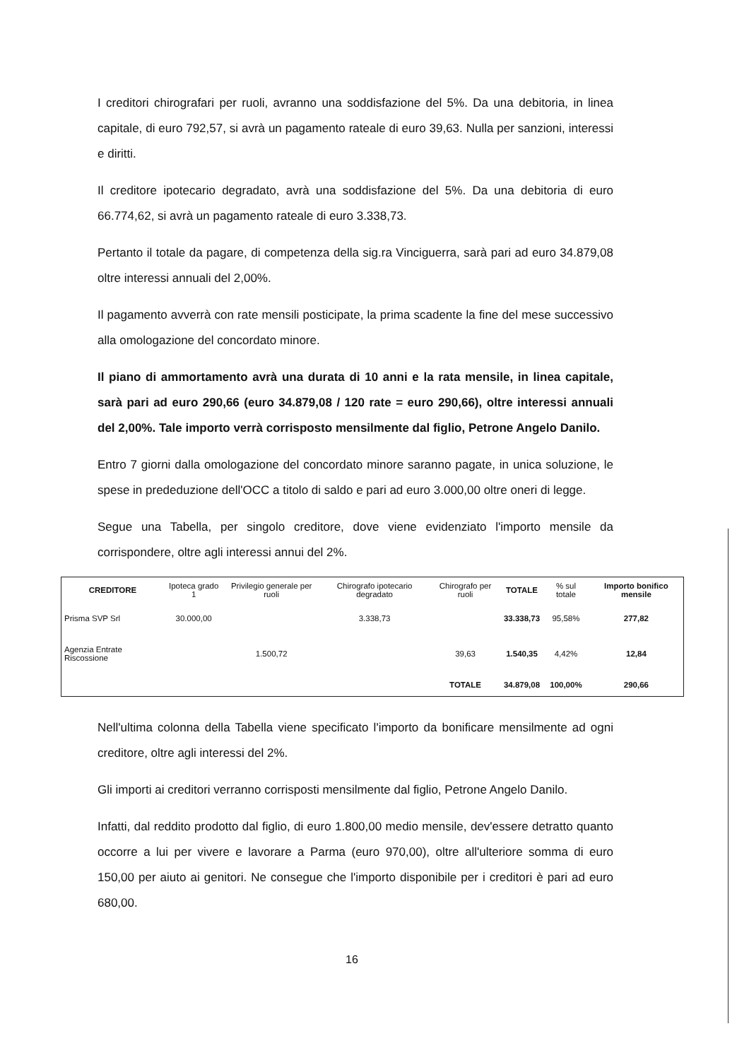I creditori chirografari per ruoli, avranno una soddisfazione del 5%. Da una debitoria, in linea capitale, di euro 792,57, si avrà un pagamento rateale di euro 39,63. Nulla per sanzioni, interessi e diritti.
Il creditore ipotecario degradato, avrà una soddisfazione del 5%. Da una debitoria di euro 66.774,62, si avrà un pagamento rateale di euro 3.338,73.
Pertanto il totale da pagare, di competenza della sig.ra Vinciguerra, sarà pari ad euro 34.879,08 oltre interessi annuali del 2,00%.
Il pagamento avverrà con rate mensili posticipate, la prima scadente la fine del mese successivo alla omologazione del concordato minore.
Il piano di ammortamento avrà una durata di 10 anni e la rata mensile, in linea capitale, sarà pari ad euro 290,66 (euro 34.879,08 / 120 rate = euro 290,66), oltre interessi annuali del 2,00%. Tale importo verrà corrisposto mensilmente dal figlio, Petrone Angelo Danilo.
Entro 7 giorni dalla omologazione del concordato minore saranno pagate, in unica soluzione, le spese in prededuzione dell'OCC a titolo di saldo e pari ad euro 3.000,00 oltre oneri di legge.
Segue una Tabella, per singolo creditore, dove viene evidenziato l'importo mensile da corrispondere, oltre agli interessi annui del 2%.
| CREDITORE | Ipoteca grado 1 | Privilegio generale per ruoli | Chirografo ipotecario degradato | Chirografo per ruoli | TOTALE | % sul totale | Importo bonifico mensile |
| --- | --- | --- | --- | --- | --- | --- | --- |
| Prisma SVP Srl | 30.000,00 | | 3.338,73 | | 33.338,73 | 95,58% | 277,82 |
| Agenzia Entrate Riscossione | | 1.500,72 | | 39,63 | 1.540,35 | 4,42% | 12,84 |
| | | | | TOTALE | 34.879,08 | 100,00% | 290,66 |
Nell'ultima colonna della Tabella viene specificato l'importo da bonificare mensilmente ad ogni creditore, oltre agli interessi del 2%.
Gli importi ai creditori verranno corrisposti mensilmente dal figlio, Petrone Angelo Danilo.
Infatti, dal reddito prodotto dal figlio, di euro 1.800,00 medio mensile, dev'essere detratto quanto occorre a lui per vivere e lavorare a Parma (euro 970,00), oltre all'ulteriore somma di euro 150,00 per aiuto ai genitori. Ne consegue che l'importo disponibile per i creditori è pari ad euro 680,00.
16